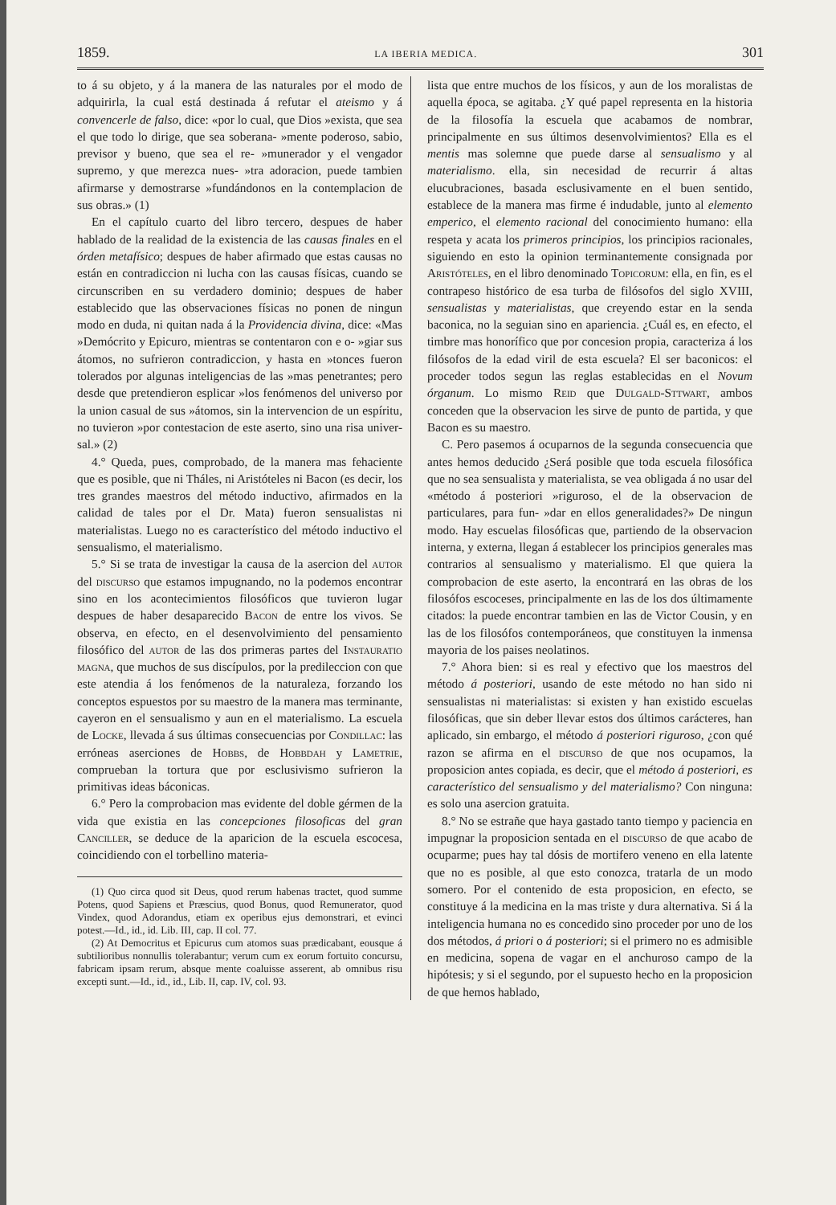1859. LA IBERIA MEDICA. 301
to á su objeto, y á la manera de las naturales por el modo de adquirirla, la cual está destinada á refutar el ateismo y á convencerle de falso, dice: «por lo cual, que Dios »exista, que sea el que todo lo dirige, que sea soberana- »mente poderoso, sabio, previsor y bueno, que sea el re- »munerador y el vengador supremo, y que merezca nues- »tra adoracion, puede tambien afirmarse y demostrarse »fundándonos en la contemplacion de sus obras.» (1)
En el capítulo cuarto del libro tercero, despues de haber hablado de la realidad de la existencia de las causas finales en el órden metafísico; despues de haber afirmado que estas causas no están en contradiccion ni lucha con las causas físicas, cuando se circunscriben en su verdadero dominio; despues de haber establecido que las observaciones físicas no ponen de ningun modo en duda, ni quitan nada á la Providencia divina, dice: «Mas »Demócrito y Epicuro, mientras se contentaron con e o- »giar sus átomos, no sufrieron contradiccion, y hasta en »tonces fueron tolerados por algunas inteligencias de las »mas penetrantes; pero desde que pretendieron esplicar »los fenómenos del universo por la union casual de sus »átomos, sin la intervencion de un espíritu, no tuvieron »por contestacion de este aserto, sino una risa univer- sal.» (2)
4.° Queda, pues, comprobado, de la manera mas fehaciente que es posible, que ni Tháles, ni Aristóteles ni Bacon (es decir, los tres grandes maestros del método inductivo, afirmados en la calidad de tales por el Dr. Mata) fueron sensualistas ni materialistas. Luego no es característico del método inductivo el sensualismo, el materialismo.
5.° Si se trata de investigar la causa de la asercion del autor del discurso que estamos impugnando, no la podemos encontrar sino en los acontecimientos filosóficos que tuvieron lugar despues de haber desaparecido Bacon de entre los vivos. Se observa, en efecto, en el desenvolvimiento del pensamiento filosófico del autor de las dos primeras partes del Instauratio magna, que muchos de sus discípulos, por la predileccion con que este atendia á los fenómenos de la naturaleza, forzando los conceptos espuestos por su maestro de la manera mas terminante, cayeron en el sensualismo y aun en el materialismo. La escuela de Locke, llevada á sus últimas consecuencias por Condillac: las erróneas aserciones de Hobbs, de Hobbdah y Lametrie, comprueban la tortura que por esclusivismo sufrieron la primitivas ideas báconicas.
6.° Pero la comprobacion mas evidente del doble gérmen de la vida que existia en las concepciones filosoficas del gran Canciller, se deduce de la aparicion de la escuela escocesa, coincidiendo con el torbellino materia-
(1) Quo circa quod sit Deus, quod rerum habenas tractet, quod summe Potens, quod Sapiens et Præscius, quod Bonus, quod Remunerator, quod Vindex, quod Adorandus, etiam ex operibus ejus demonstrari, et evinci potest.—Id., id., id. Lib. III, cap. II col. 77.
(2) At Democritus et Epicurus cum atomos suas prædicabant, eousque á subtilioribus nonnullis tolerabantur; verum cum ex eorum fortuito concursu, fabricam ipsam rerum, absque mente coaluisse asserent, ab omnibus risu excepti sunt.—Id., id., id., Lib. II, cap. IV, col. 93.
lista que entre muchos de los físicos, y aun de los moralistas de aquella época, se agitaba. ¿Y qué papel representa en la historia de la filosofía la escuela que acabamos de nombrar, principalmente en sus últimos desenvolvimientos? Ella es el mentis mas solemne que puede darse al sensualismo y al materialismo. ella, sin necesidad de recurrir á altas elucubraciones, basada esclusivamente en el buen sentido, establece de la manera mas firme é indudable, junto al elemento emperico, el elemento racional del conocimiento humano: ella respeta y acata los primeros principios, los principios racionales, siguiendo en esto la opinion terminantemente consignada por Aristóteles, en el libro denominado Topicorum: ella, en fin, es el contrapeso histórico de esa turba de filósofos del siglo XVIII, sensualistas y materialistas, que creyendo estar en la senda baconica, no la seguian sino en apariencia. ¿Cuál es, en efecto, el timbre mas honorífico que por concesion propia, caracteriza á los filósofos de la edad viril de esta escuela? El ser baconicos: el proceder todos segun las reglas establecidas en el Novum órganum. Lo mismo Reid que Dulgald-Sttwart, ambos conceden que la observacion les sirve de punto de partida, y que Bacon es su maestro.
C. Pero pasemos á ocuparnos de la segunda consecuencia que antes hemos deducido ¿Será posible que toda escuela filosófica que no sea sensualista y materialista, se vea obligada á no usar del «método á posteriori »riguroso, el de la observacion de particulares, para fun- »dar en ellos generalidades?» De ningun modo. Hay escuelas filosóficas que, partiendo de la observacion interna, y externa, llegan á establecer los principios generales mas contrarios al sensualismo y materialismo. El que quiera la comprobacion de este aserto, la encontrará en las obras de los filosófos escoceses, principalmente en las de los dos últimamente citados: la puede encontrar tambien en las de Victor Cousin, y en las de los filosófos contemporáneos, que constituyen la inmensa mayoria de los paises neolatinos.
7.° Ahora bien: si es real y efectivo que los maestros del método á posteriori, usando de este método no han sido ni sensualistas ni materialistas: si existen y han existido escuelas filosóficas, que sin deber llevar estos dos últimos carácteres, han aplicado, sin embargo, el método á posteriori riguroso, ¿con qué razon se afirma en el discurso de que nos ocupamos, la proposicion antes copiada, es decir, que el método á posteriori, es característico del sensualismo y del materialismo? Con ninguna: es solo una asercion gratuita.
8.° No se estrañe que haya gastado tanto tiempo y paciencia en impugnar la proposicion sentada en el discurso de que acabo de ocuparme; pues hay tal dósis de mortifero veneno en ella latente que no es posible, al que esto conozca, tratarla de un modo somero. Por el contenido de esta proposicion, en efecto, se constituye á la medicina en la mas triste y dura alternativa. Si á la inteligencia humana no es concedido sino proceder por uno de los dos métodos, á priori o á posteriori; si el primero no es admisible en medicina, sopena de vagar en el anchuroso campo de la hipótesis; y si el segundo, por el supuesto hecho en la proposicion de que hemos hablado,